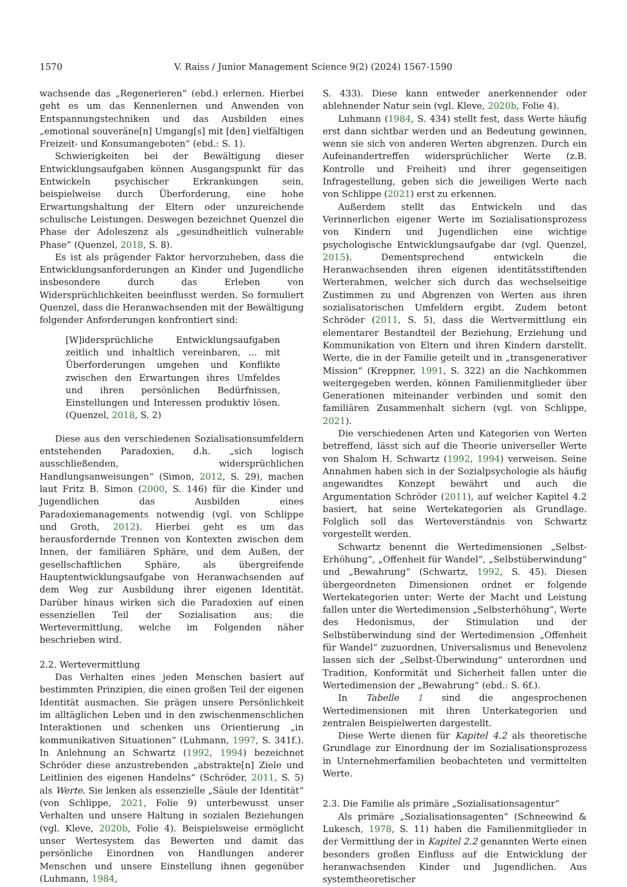1570 V. Raiss / Junior Management Science 9(2) (2024) 1567-1590
wachsende das „Regenerieren“ (ebd.) erlernen. Hierbei geht es um das Kennenlernen und Anwenden von Entspannungstechniken und das Ausbilden eines „emotional souveräne[n] Umgang[s] mit [den] vielfältigen Freizeit- und Konsumangeboten“ (ebd.: S. 1).
Schwierigkeiten bei der Bewältigung dieser Entwicklungsaufgaben können Ausgangspunkt für das Entwickeln psychischer Erkrankungen sein, beispielweise durch Überforderung, eine hohe Erwartungshaltung der Eltern oder unzureichende schulische Leistungen. Deswegen bezeichnet Quenzel die Phase der Adoleszenz als „gesundheitlich vulnerable Phase“ (Quenzel, 2018, S. 8).
Es ist als prägender Faktor hervorzuheben, dass die Entwicklungsanforderungen an Kinder und Jugendliche insbesondere durch das Erleben von Widersprüchlichkeiten beeinflusst werden. So formuliert Quenzel, dass die Heranwachsenden mit der Bewältigung folgender Anforderungen konfrontiert sind:
[W]idersprüchliche Entwicklungsaufgaben zeitlich und inhaltlich vereinbaren, ... mit Überforderungen umgehen und Konflikte zwischen den Erwartungen ihres Umfeldes und ihren persönlichen Bedürfnissen, Einstellungen und Interessen produktiv lösen. (Quenzel, 2018, S. 2)
Diese aus den verschiedenen Sozialisationsumfeldern entstehenden Paradoxien, d.h. „sich logisch ausschließenden, widersprüchlichen Handlungsanweisungen“ (Simon, 2012, S. 29), machen laut Fritz B. Simon (2000, S. 146) für die Kinder und Jugendlichen das Ausbilden eines Paradoxiemanagements notwendig (vgl. von Schlippe und Groth, 2012). Hierbei geht es um das herausfordernde Trennen von Kontexten zwischen dem Innen, der familiären Sphäre, und dem Außen, der gesellschaftlichen Sphäre, als übergreifende Hauptentwicklungsaufgabe von Heranwachsenden auf dem Weg zur Ausbildung ihrer eigenen Identität. Darüber hinaus wirken sich die Paradoxien auf einen essenziellen Teil der Sozialisation aus: die Wertevermittlung, welche im Folgenden näher beschrieben wird.
2.2. Wertevermittlung
Das Verhalten eines jeden Menschen basiert auf bestimmten Prinzipien, die einen großen Teil der eigenen Identität ausmachen. Sie prägen unsere Persönlichkeit im alltäglichen Leben und in den zwischenmenschlichen Interaktionen und schenken uns Orientierung „in kommunikativen Situationen“ (Luhmann, 1997, S. 341f.). In Anlehnung an Schwartz (1992, 1994) bezeichnet Schröder diese anzustrebenden „abstrakte[n] Ziele und Leitlinien des eigenen Handelns“ (Schröder, 2011, S. 5) als Werte. Sie lenken als essenzielle „Säule der Identität“ (von Schlippe, 2021, Folie 9) unterbewusst unser Verhalten und unsere Haltung in sozialen Beziehungen (vgl. Kleve, 2020b, Folie 4). Beispielsweise ermöglicht unser Wertesystem das Bewerten und damit das persönliche Einordnen von Handlungen anderer Menschen und unsere Einstellung ihnen gegenüber (Luhmann, 1984,
S. 433). Diese kann entweder anerkennender oder ablehnender Natur sein (vgl. Kleve, 2020b, Folie 4).
Luhmann (1984, S. 434) stellt fest, dass Werte häufig erst dann sichtbar werden und an Bedeutung gewinnen, wenn sie sich von anderen Werten abgrenzen. Durch ein Aufeinandertreffen widersprüchlicher Werte (z.B. Kontrolle und Freiheit) und ihrer gegenseitigen Infragestellung, geben sich die jeweiligen Werte nach von Schlippe (2021) erst zu erkennen.
Außerdem stellt das Entwickeln und das Verinnerlichen eigener Werte im Sozialisationsprozess von Kindern und Jugendlichen eine wichtige psychologische Entwicklungsaufgabe dar (vgl. Quenzel, 2015). Dementsprechend entwickeln die Heranwachsenden ihren eigenen identitätsstiftenden Werterahmen, welcher sich durch das wechselseitige Zustimmen zu und Abgrenzen von Werten aus ihren sozialisatorischen Umfeldern ergibt. Zudem betont Schröder (2011, S. 5), dass die Wertvermittlung ein elementarer Bestandteil der Beziehung, Erziehung und Kommunikation von Eltern und ihren Kindern darstellt. Werte, die in der Familie geteilt und in „transgenerativer Mission“ (Kreppner, 1991, S. 322) an die Nachkommen weitergegeben werden, können Familienmitglieder über Generationen miteinander verbinden und somit den familiären Zusammenhalt sichern (vgl. von Schlippe, 2021).
Die verschiedenen Arten und Kategorien von Werten betreffend, lässt sich auf die Theorie universeller Werte von Shalom H. Schwartz (1992, 1994) verweisen. Seine Annahmen haben sich in der Sozialpsychologie als häufig angewandtes Konzept bewährt und auch die Argumentation Schröder (2011), auf welcher Kapitel 4.2 basiert, hat seine Wertekategorien als Grundlage. Folglich soll das Werteverständnis von Schwartz vorgestellt werden.
Schwartz benennt die Wertedimensionen „Selbst-Erhöhung“, „Offenheit für Wandel“, „Selbstüberwindung“ und „Bewahrung“ (Schwartz, 1992, S. 45). Diesen übergeordneten Dimensionen ordnet er folgende Wertekategorien unter: Werte der Macht und Leistung fallen unter die Wertedimension „Selbsterhöhung“, Werte des Hedonismus, der Stimulation und der Selbstüberwindung sind der Wertedimension „Offenheit für Wandel“ zuzuordnen, Universalismus und Benevolenz lassen sich der „Selbst-Überwindung“ unterordnen und Tradition, Konformität und Sicherheit fallen unter die Wertedimension der „Bewahrung“ (ebd.: S. 6f.).
In Tabelle 1 sind die angesprochenen Wertedimensionen mit ihren Unterkategorien und zentralen Beispielwerten dargestellt.
Diese Werte dienen für Kapitel 4.2 als theoretische Grundlage zur Einordnung der im Sozialisationsprozess in Unternehmerfamilien beobachteten und vermittelten Werte.
2.3. Die Familie als primäre „Sozialisationsagentur“
Als primäre „Sozialisationsagenten“ (Schneewind & Lukesch, 1978, S. 11) haben die Familienmitglieder in der Vermittlung der in Kapitel 2.2 genannten Werte einen besonders großen Einfluss auf die Entwicklung der heranwachsenden Kinder und Jugendlichen. Aus systemtheoretischer